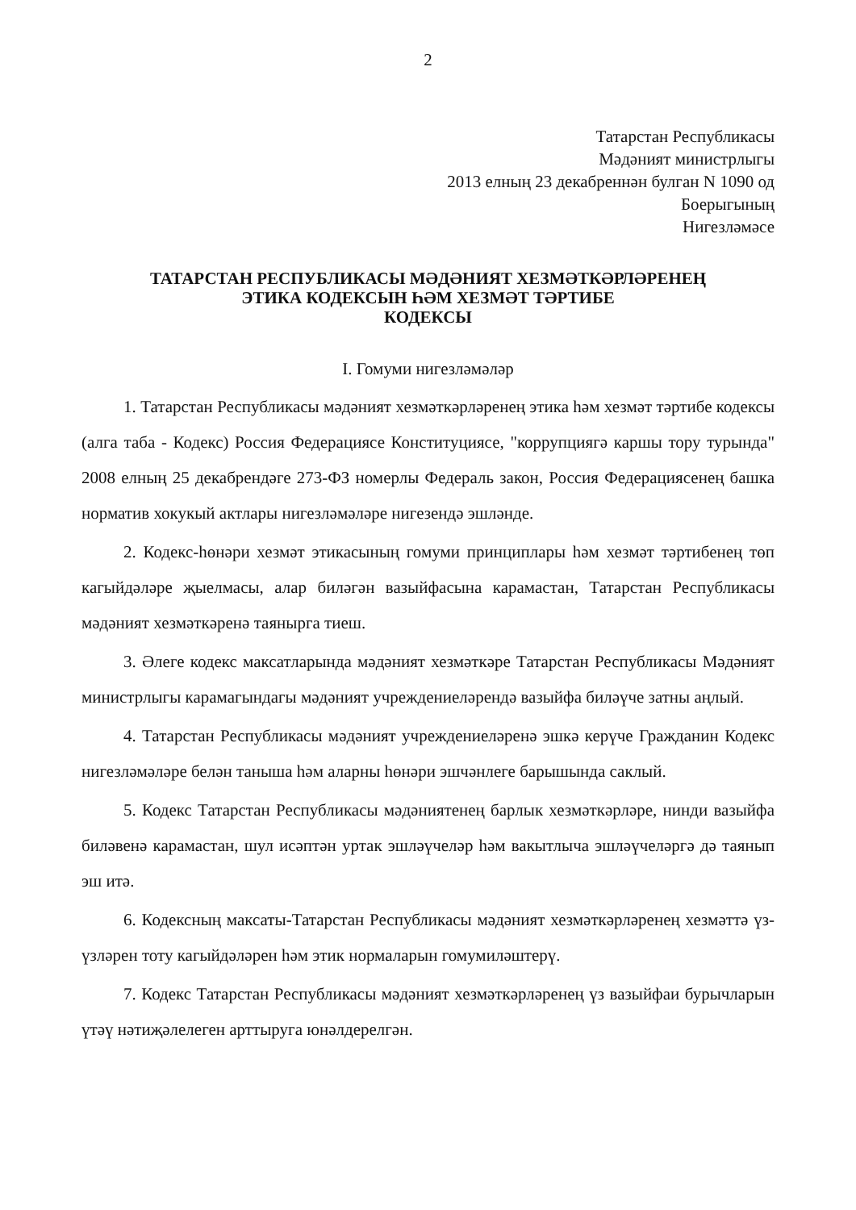2
Татарстан Республикасы
Мәдәният министрлыгы
2013 елның 23 декабреннән булган N 1090 од
Боерыгының
Нигезләмәсе
ТАТАРСТАН РЕСПУБЛИКАСЫ МӘДӘНИЯТ ХЕЗМӘТКӘРЛӘРЕНЕҢ
ЭТИКА КОДЕКСЫН ҺӘМ ХЕЗМӘТ ТӘРТИБЕ
КОДЕКСЫ
I. Гомуми нигезләмәләр
1. Татарстан Республикасы мәдәният хезмәткәрләренең этика һәм хезмәт тәртибе кодексы (алга таба - Кодекс) Россия Федерациясе Конституциясе, "коррупциягә каршы тору турында" 2008 елның 25 декабрендәге 273-ФЗ номерлы Федераль закон, Россия Федерациясенең башка норматив хокукый актлары нигезләмәләре нигезендә эшләнде.
2. Кодекс-һөнәри хезмәт этикасының гомуми принциплары һәм хезмәт тәртибенең төп кагыйдәләре җыелмасы, алар биләгән вазыйфасына карамастан, Татарстан Республикасы мәдәният хезмәткәренә таянырга тиеш.
3. Әлеге кодекс максатларында мәдәният хезмәткәре Татарстан Республикасы Мәдәният министрлыгы карамагындагы мәдәният учреждениеләрендә вазыйфа биләүче затны аңлый.
4. Татарстан Республикасы мәдәният учреждениеләренә эшкә керүче Гражданин Кодекс нигезләмәләре белән таныша һәм аларны һөнәри эшчәнлеге барышында саклый.
5. Кодекс Татарстан Республикасы мәдәниятенең барлык хезмәткәрләре, нинди вазыйфа биләвенә карамастан, шул исәптән уртак эшләүчеләр һәм вакытлыча эшләүчеләргә дә таянып эш итә.
6. Кодексның максаты-Татарстан Республикасы мәдәният хезмәткәрләренең хезмәттә үз-үзләрен тоту кагыйдәләрен һәм этик нормаларын гомумиләштерү.
7. Кодекс Татарстан Республикасы мәдәният хезмәткәрләренең үз вазыйфаи бурычларын үтәү нәтиҗәлелеген арттыруга юнәлдерелгән.